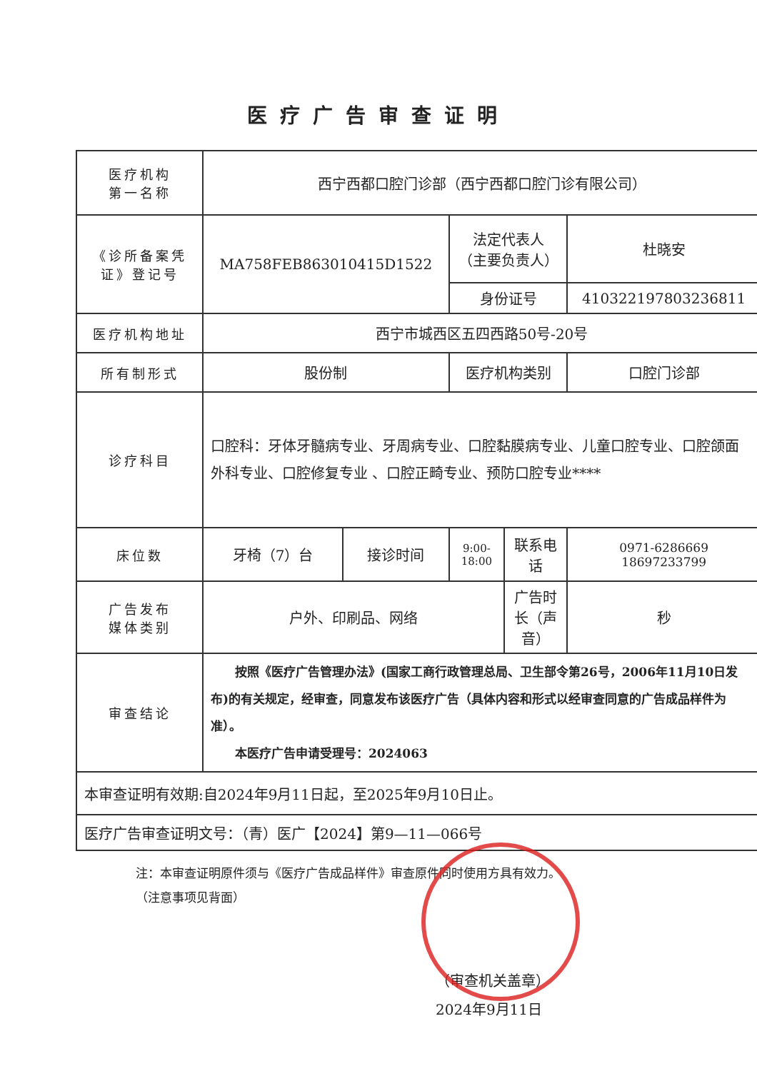医疗广告审查证明
| 医疗机构 第一名称 | 西宁西都口腔门诊部（西宁西都口腔门诊有限公司） | | | | |
| 《诊所备案凭证》登记号 | MA758FEB863010415D1522 | | 法定代表人 （主要负责人） | | 杜晓安 |
| | | | 身份证号 | | 410322197803236811 |
| 医疗机构地址 | 西宁市城西区五四西路50号-20号 | | | | |
| 所有制形式 | 股份制 | | 医疗机构类别 | | 口腔门诊部 |
| 诊疗科目 | 口腔科：牙体牙髓病专业、牙周病专业、口腔黏膜病专业、儿童口腔专业、口腔颌面外科专业、口腔修复专业 、口腔正畸专业、预防口腔专业**** | | | | |
| 床位数 | 牙椅（7）台 | 接诊时间 | 9:00-18:00 | 联系电话 | 0971-6286669 18697233799 |
| 广告发布 媒体类别 | 户外、印刷品、网络 | | | 广告时长（声音） | 秒 |
| 审查结论 | 按照《医疗广告管理办法》(国家工商行政管理总局、卫生部令第26号，2006年11月10日发布)的有关规定，经审查，同意发布该医疗广告（具体内容和形式以经审查同意的广告成品样件为准）。 本医疗广告申请受理号：2024063 | | | | |
| 本审查证明有效期:自2024年9月11日起，至2025年9月10日止。 | | | | | |
| 医疗广告审查证明文号：（青）医广【2024】第9—11—066号 | | | | | |
注：本审查证明原件须与《医疗广告成品样件》审查原件同时使用方具有效力。
（注意事项见背面）
（审查机关盖章）
2024年9月11日